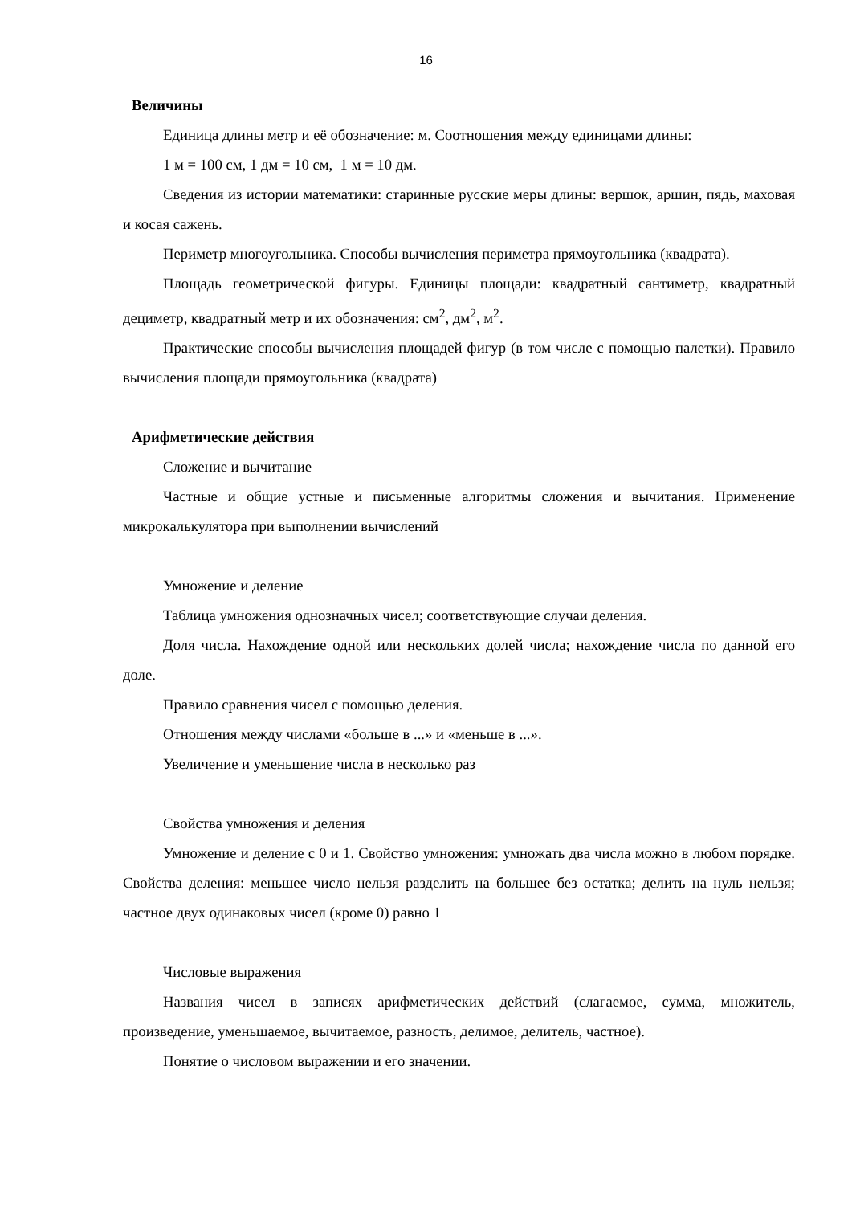16
Величины
Единица длины метр и её обозначение: м. Соотношения между единицами длины:
1 м = 100 см, 1 дм = 10 см, 1 м = 10 дм.
Сведения из истории математики: старинные русские меры длины: вершок, аршин, пядь, маховая и косая сажень.
Периметр многоугольника. Способы вычисления периметра прямоугольника (квадрата).
Площадь геометрической фигуры. Единицы площади: квадратный сантиметр, квадратный дециметр, квадратный метр и их обозначения: см<sup>2</sup>, дм<sup>2</sup>, м<sup>2</sup>.
Практические способы вычисления площадей фигур (в том числе с помощью палетки). Правило вычисления площади прямоугольника (квадрата)
Арифметические действия
Сложение и вычитание
Частные и общие устные и письменные алгоритмы сложения и вычитания. Применение микрокалькулятора при выполнении вычислений
Умножение и деление
Таблица умножения однозначных чисел; соответствующие случаи деления.
Доля числа. Нахождение одной или нескольких долей числа; нахождение числа по данной его доле.
Правило сравнения чисел с помощью деления.
Отношения между числами «больше в ...» и «меньше в ...».
Увеличение и уменьшение числа в несколько раз
Свойства умножения и деления
Умножение и деление с 0 и 1. Свойство умножения: умножать два числа можно в любом порядке. Свойства деления: меньшее число нельзя разделить на большее без остатка; делить на нуль нельзя; частное двух одинаковых чисел (кроме 0) равно 1
Числовые выражения
Названия чисел в записях арифметических действий (слагаемое, сумма, множитель, произведение, уменьшаемое, вычитаемое, разность, делимое, делитель, частное).
Понятие о числовом выражении и его значении.